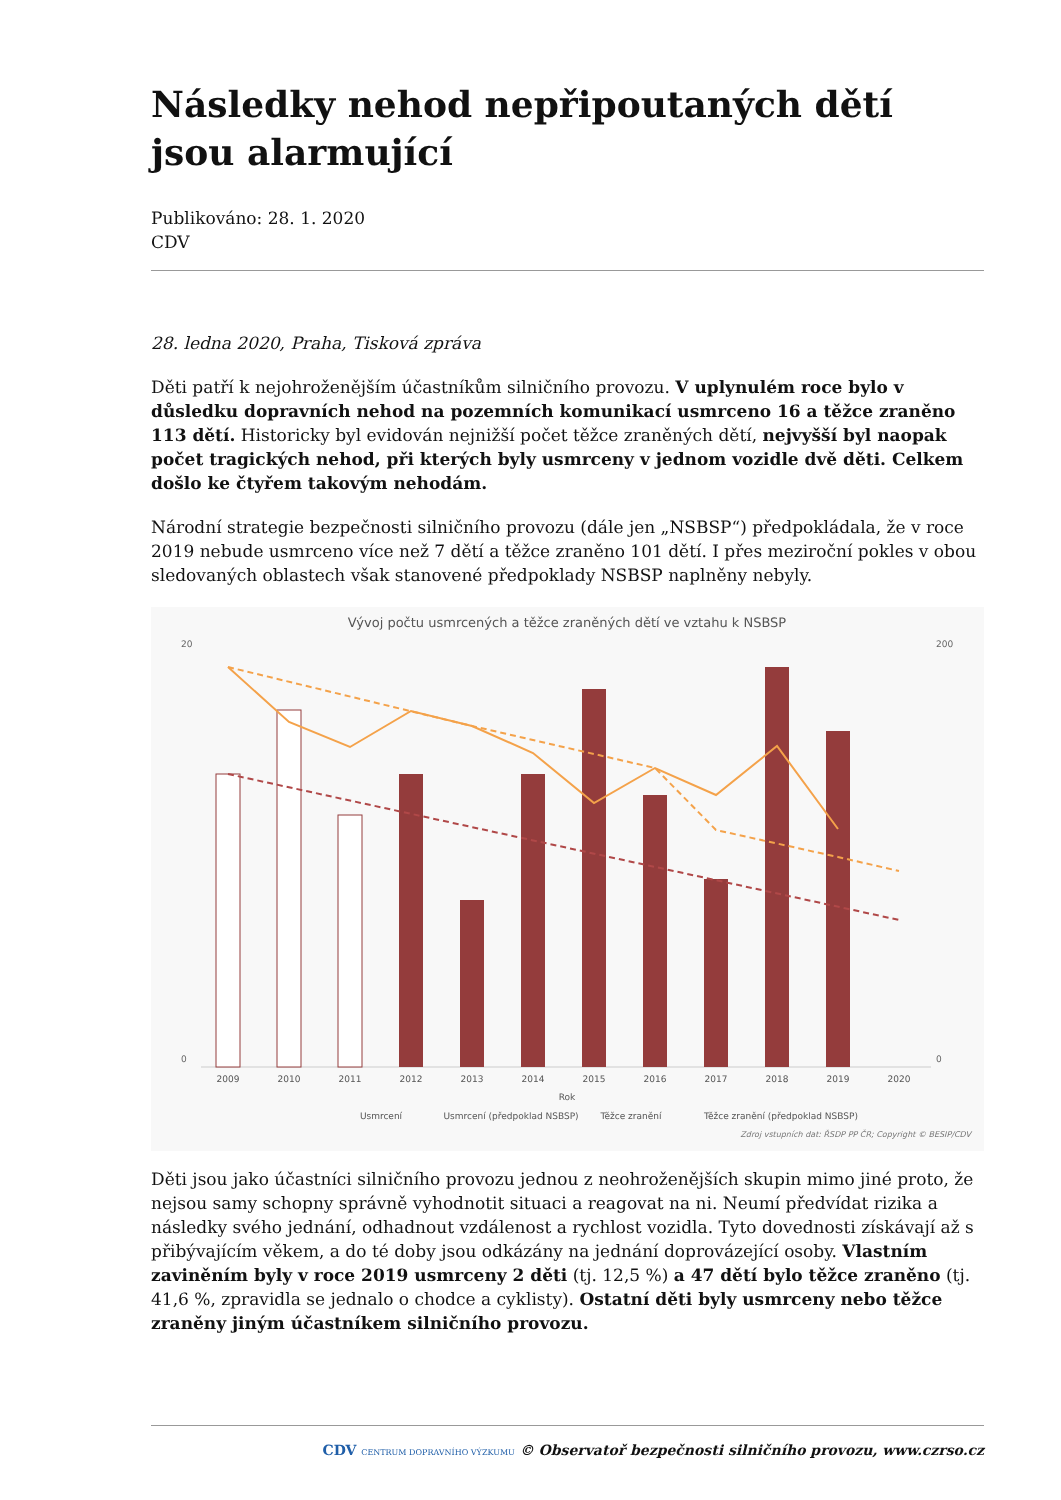Následky nehod nepřipoutaných dětí jsou alarmující
Publikováno: 28. 1. 2020
CDV
28. ledna 2020, Praha, Tisková zpráva
Děti patří k nejohroženějším účastníkům silničního provozu. V uplynulém roce bylo v důsledku dopravních nehod na pozemních komunikací usmrceno 16 a těžce zraněno 113 dětí. Historicky byl evidován nejnižší počet těžce zraněných dětí, nejvyšší byl naopak počet tragických nehod, při kterých byly usmrceny v jednom vozidle dvě děti. Celkem došlo ke čtyřem takovým nehodám.
Národní strategie bezpečnosti silničního provozu (dále jen „NSBSP“) předpokládala, že v roce 2019 nebude usmrceno více než 7 dětí a těžce zraněno 101 dětí. I přes meziroční pokles v obou sledovaných oblastech však stanovené předpoklady NSBSP naplněny nebyly.
Vývoj počtu usmrcených a těžce zraněných dětí ve vztahu k NSBSP
20
0
200
0
2009
2010
2011
2012
2013
2014
2015
2016
2017
2018
2019
2020
Rok
Usmrcení
Usmrcení (předpoklad NSBSP)
Těžce zranění
Těžce zranění (předpoklad NSBSP)
Zdroj vstupních dat: ŘSDP PP ČR; Copyright © BESIP/CDV
Děti jsou jako účastníci silničního provozu jednou z neohroženějších skupin mimo jiné proto, že nejsou samy schopny správně vyhodnotit situaci a reagovat na ni. Neumí předvídat rizika a následky svého jednání, odhadnout vzdálenost a rychlost vozidla. Tyto dovednosti získávají až s přibývajícím věkem, a do té doby jsou odkázány na jednání doprovázející osoby. Vlastním zaviněním byly v roce 2019 usmrceny 2 děti (tj. 12,5 %) a 47 dětí bylo těžce zraněno (tj. 41,6 %, zpravidla se jednalo o chodce a cyklisty). Ostatní děti byly usmrceny nebo těžce zraněny jiným účastníkem silničního provozu.
CDV CENTRUM DOPRAVNÍHO VÝZKUMU © Observatoř bezpečnosti silničního provozu, www.czrso.cz